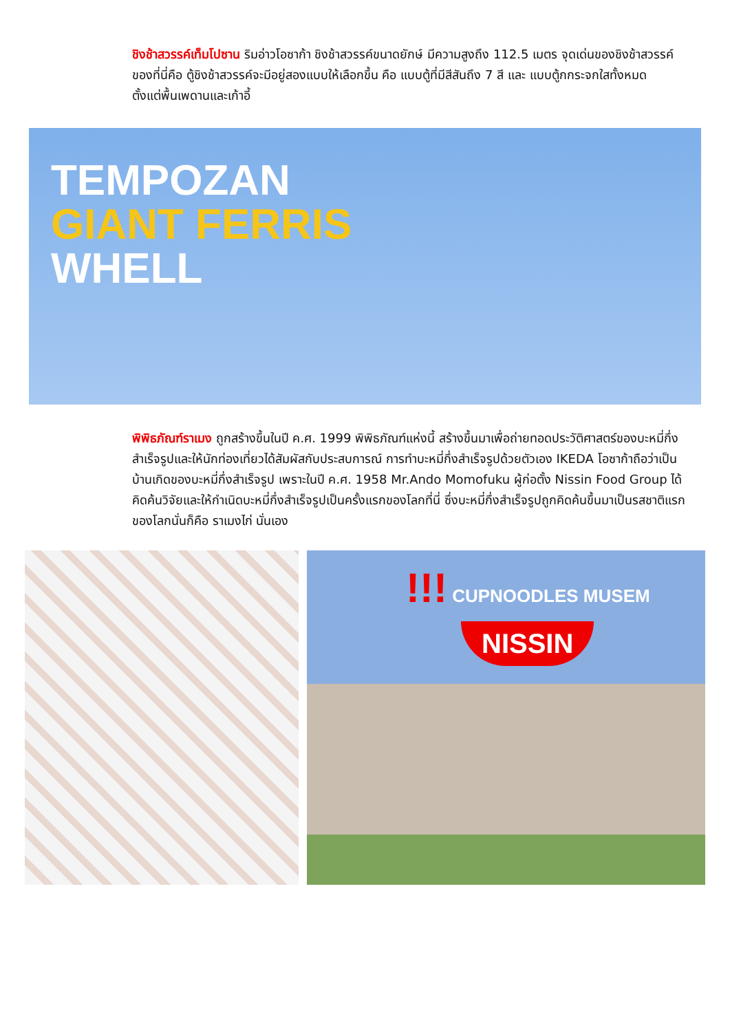ชิงช้าสวรรค์เท็มโปซาน ริมอ่าวโอซาก้า ชิงช้าสวรรค์ขนาดยักษ์ มีความสูงถึง 112.5 เมตร จุดเด่นของชิงช้าสวรรค์ของที่นี่คือ ตู้ชิงช้าสวรรค์จะมีอยู่สองแบบให้เลือกขึ้น คือ แบบตู้ที่มีสีสันถึง 7 สี และ แบบตู้กกระจกใสทั้งหมด ตั้งแต่พื้นเพดานและเก้าอี้
TEMPOZAN
GIANT FERRIS
WHELL
พิพิธภัณฑ์ราเมง ถูกสร้างขึ้นในปี ค.ศ. 1999 พิพิธภัณฑ์แห่งนี้ สร้างขึ้นมาเพื่อถ่ายทอดประวัติศาสตร์ของบะหมี่กึ่งสำเร็จรูปและให้นักท่องเที่ยวได้สัมผัสกับประสบการณ์ การทำบะหมี่กึ่งสำเร็จรูปด้วยตัวเอง IKEDA โอซาก้าถือว่าเป็นบ้านเกิดของบะหมี่กึ่งสำเร็จรูป เพราะในปี ค.ศ. 1958 Mr.Ando Momofuku ผู้ก่อตั้ง Nissin Food Group ได้คิดค้นวิจัยและให้กำเนิดบะหมี่กึ่งสำเร็จรูปเป็นครั้งแรกของโลกที่นี่ ซึ่งบะหมี่กึ่งสำเร็จรูปถูกคิดค้นขึ้นมาเป็นรสชาติแรกของโลกนั่นก็คือ ราเมงไก่ นั่นเอง
!!! CUPNOODLES MUSEM
NISSIN